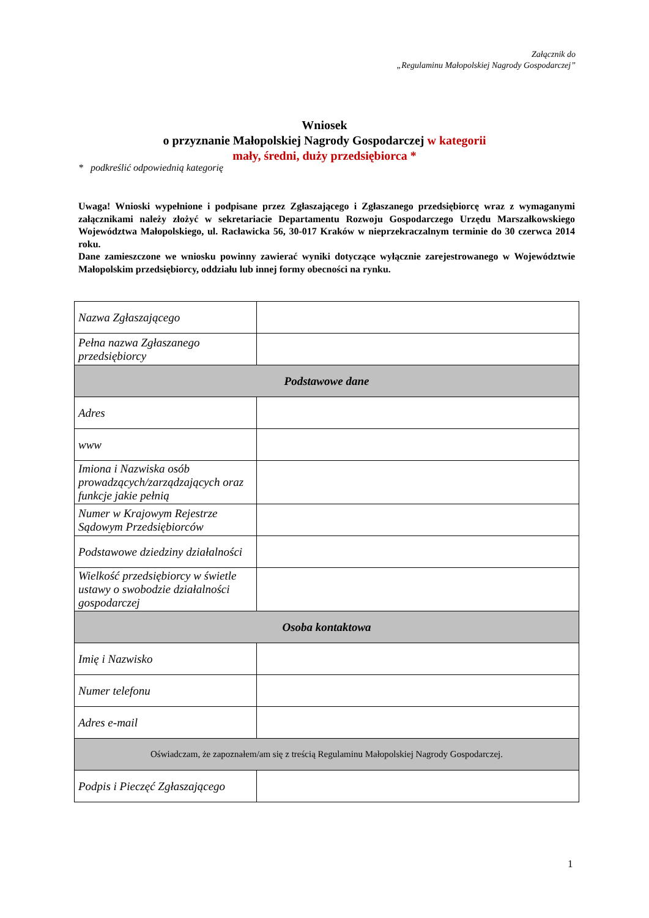Załącznik do
„Regulaminu Małopolskiej Nagrody Gospodarczej”
Wniosek
o przyznanie Małopolskiej Nagrody Gospodarczej w kategorii
mały, średni, duży przedsiębiorca *
* podkreślić odpowiednią kategorię
Uwaga! Wnioski wypełnione i podpisane przez Zgłaszającego i Zgłaszanego przedsiębiorcę wraz z wymaganymi załącznikami należy złożyć w sekretariacie Departamentu Rozwoju Gospodarczego Urzędu Marszałkowskiego Województwa Małopolskiego, ul. Racławicka 56, 30-017 Kraków w nieprzekraczalnym terminie do 30 czerwca 2014 roku.
Dane zamieszczone we wniosku powinny zawierać wyniki dotyczące wyłącznie zarejestrowanego w Województwie Małopolskim przedsiębiorcy, oddziału lub innej formy obecności na rynku.
| Nazwa Zgłaszającego | |
| Pełna nazwa Zgłaszanego przedsiębiorcy | |
| Podstawowe dane | |
| Adres | |
| www | |
| Imiona i Nazwiska osób prowadzących/zarządzających oraz funkcje jakie pełnią | |
| Numer w Krajowym Rejestrze Sądowym Przedsiębiorców | |
| Podstawowe dziedziny działalności | |
| Wielkość przedsiębiorcy w świetle ustawy o swobodzie działalności gospodarczej | |
| Osoba kontaktowa | |
| Imię i Nazwisko | |
| Numer telefonu | |
| Adres e-mail | |
| Oświadczam, że zapoznałem/am się z treścią Regulaminu Małopolskiej Nagrody Gospodarczej. | |
| Podpis i Pieczęć Zgłaszającego | |
1